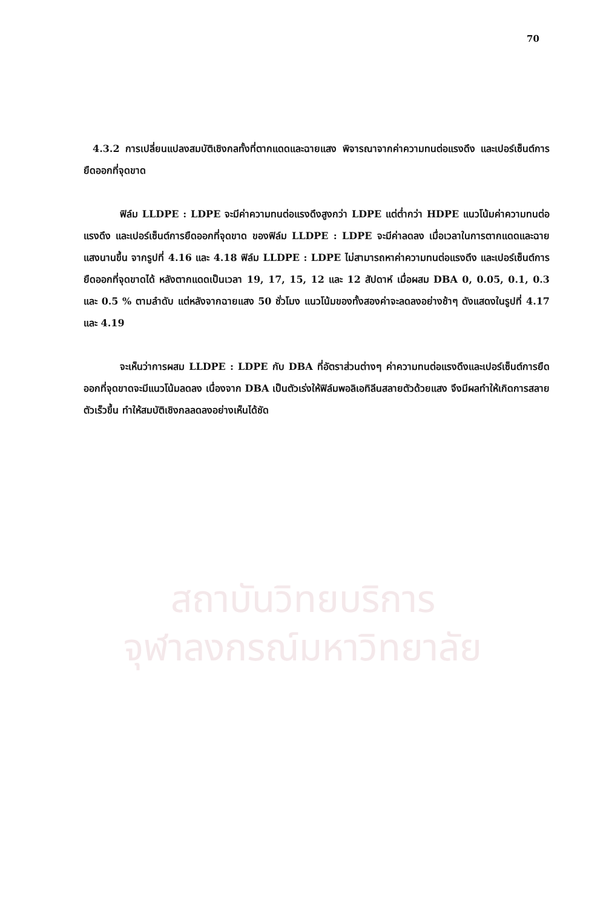สถาบันวิทยบริการ
จุฬาลงกรณ์มหาวิทยาลัย
70
4.3.2 การเปลี่ยนแปลงสมบัติเชิงกลทั้งที่ตากแดดและฉายแสง พิจารณาจากค่าความทนต่อแรงดึง และเปอร์เซ็นต์การยืดออกที่จุดขาด
ฟิล์ม LLDPE : LDPE จะมีค่าความทนต่อแรงดึงสูงกว่า LDPE แต่ต่ำกว่า HDPE แนวโน้มค่าความทนต่อแรงดึง และเปอร์เซ็นต์การยืดออกที่จุดขาด ของฟิล์ม LLDPE : LDPE จะมีค่าลดลง เมื่อเวลาในการตากแดดและฉายแสงนานขึ้น จากรูปที่ 4.16 และ 4.18 ฟิล์ม LLDPE : LDPE ไม่สามารถหาค่าความทนต่อแรงดึง และเปอร์เซ็นต์การยืดออกที่จุดขาดได้ หลังตากแดดเป็นเวลา 19, 17, 15, 12 และ 12 สัปดาห์ เมื่อผสม DBA 0, 0.05, 0.1, 0.3 และ 0.5 % ตามลำดับ แต่หลังจากฉายแสง 50 ชั่วโมง แนวโน้มของทั้งสองค่าจะลดลงอย่างช้าๆ ดังแสดงในรูปที่ 4.17 และ 4.19
จะเห็นว่าการผสม LLDPE : LDPE กับ DBA ที่อัตราส่วนต่างๆ ค่าความทนต่อแรงดึงและเปอร์เซ็นต์การยืดออกที่จุดขาดจะมีแนวโน้มลดลง เนื่องจาก DBA เป็นตัวเร่งให้ฟิล์มพอลิเอทิลีนสลายตัวด้วยแสง จึงมีผลทำให้เกิดการสลายตัวเร็วขึ้น ทำให้สมบัติเชิงกลลดลงอย่างเห็นได้ชัด